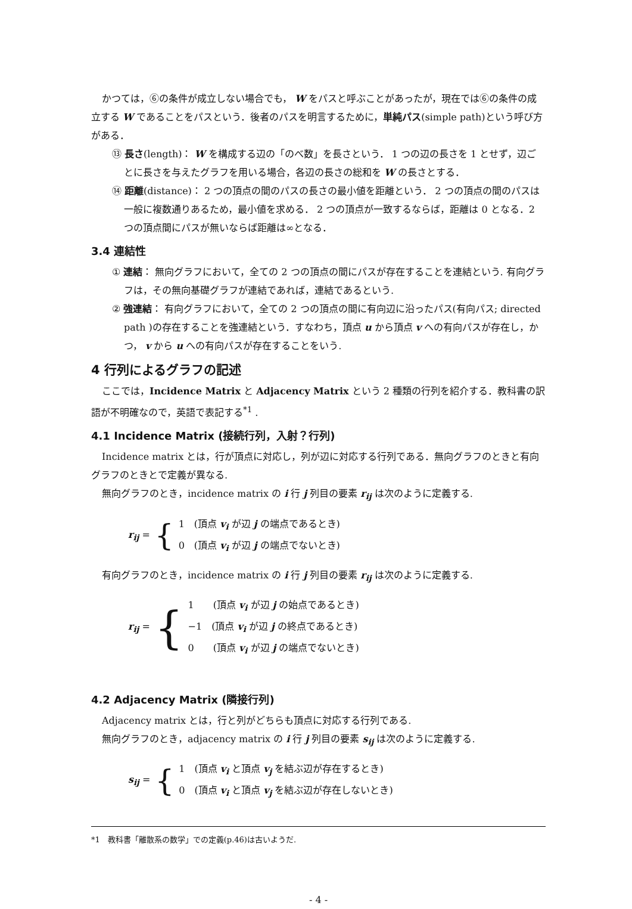かつては，⑥の条件が成立しない場合でも， W をパスと呼ぶことがあったが，現在では⑥の条件の成立する W であることをパスという．後者のパスを明言するために，単純パス(simple path)という呼び方がある．
⑬ 長さ(length)： W を構成する辺の「のべ数」を長さという． 1 つの辺の長さを 1 とせず，辺ごとに長さを与えたグラフを用いる場合，各辺の長さの総和を W の長さとする．
⑭ 距離(distance)： 2 つの頂点の間のパスの長さの最小値を距離という． 2 つの頂点の間のパスは一般に複数通りあるため，最小値を求める． 2 つの頂点が一致するならば，距離は 0 となる．2 つの頂点間にパスが無いならば距離は∞となる．
3.4 連結性
① 連結： 無向グラフにおいて，全ての 2 つの頂点の間にパスが存在することを連結という. 有向グラフは，その無向基礎グラフが連結であれば，連結であるという.
② 強連結： 有向グラフにおいて，全ての 2 つの頂点の間に有向辺に沿ったパス(有向パス; directed path )の存在することを強連結という．すなわち，頂点 u から頂点 v への有向パスが存在し，かつ， v から u への有向パスが存在することをいう.
4 行列によるグラフの記述
ここでは，Incidence Matrix と Adjacency Matrix という 2 種類の行列を紹介する．教科書の訳語が不明確なので，英語で表記する<sup>*1</sup> .
4.1 Incidence Matrix (接続行列，入射？行列)
Incidence matrix とは，行が頂点に対応し，列が辺に対応する行列である．無向グラフのときと有向グラフのときとで定義が異なる.
無向グラフのとき，incidence matrix の i 行 j 列目の要素 r<sub>ij</sub> は次のように定義する.
r<sub>ij</sub> = {
1　(頂点 v<sub>i</sub> が辺 j の端点であるとき)
0　(頂点 v<sub>i</sub> が辺 j の端点でないとき)
有向グラフのとき，incidence matrix の i 行 j 列目の要素 r<sub>ij</sub> は次のように定義する.
r<sub>ij</sub> = {
1　　(頂点 v<sub>i</sub> が辺 j の始点であるとき)
−1　(頂点 v<sub>i</sub> が辺 j の終点であるとき)
0　　(頂点 v<sub>i</sub> が辺 j の端点でないとき)
4.2 Adjacency Matrix (隣接行列)
Adjacency matrix とは，行と列がどちらも頂点に対応する行列である.
無向グラフのとき，adjacency matrix の i 行 j 列目の要素 s<sub>ij</sub> は次のように定義する.
s<sub>ij</sub> = {
1　(頂点 v<sub>i</sub> と頂点 v<sub>j</sub> を結ぶ辺が存在するとき)
0　(頂点 v<sub>i</sub> と頂点 v<sub>j</sub> を結ぶ辺が存在しないとき)
*1　教科書「離散系の数学」での定義(p.46)は古いようだ.
- 4 -